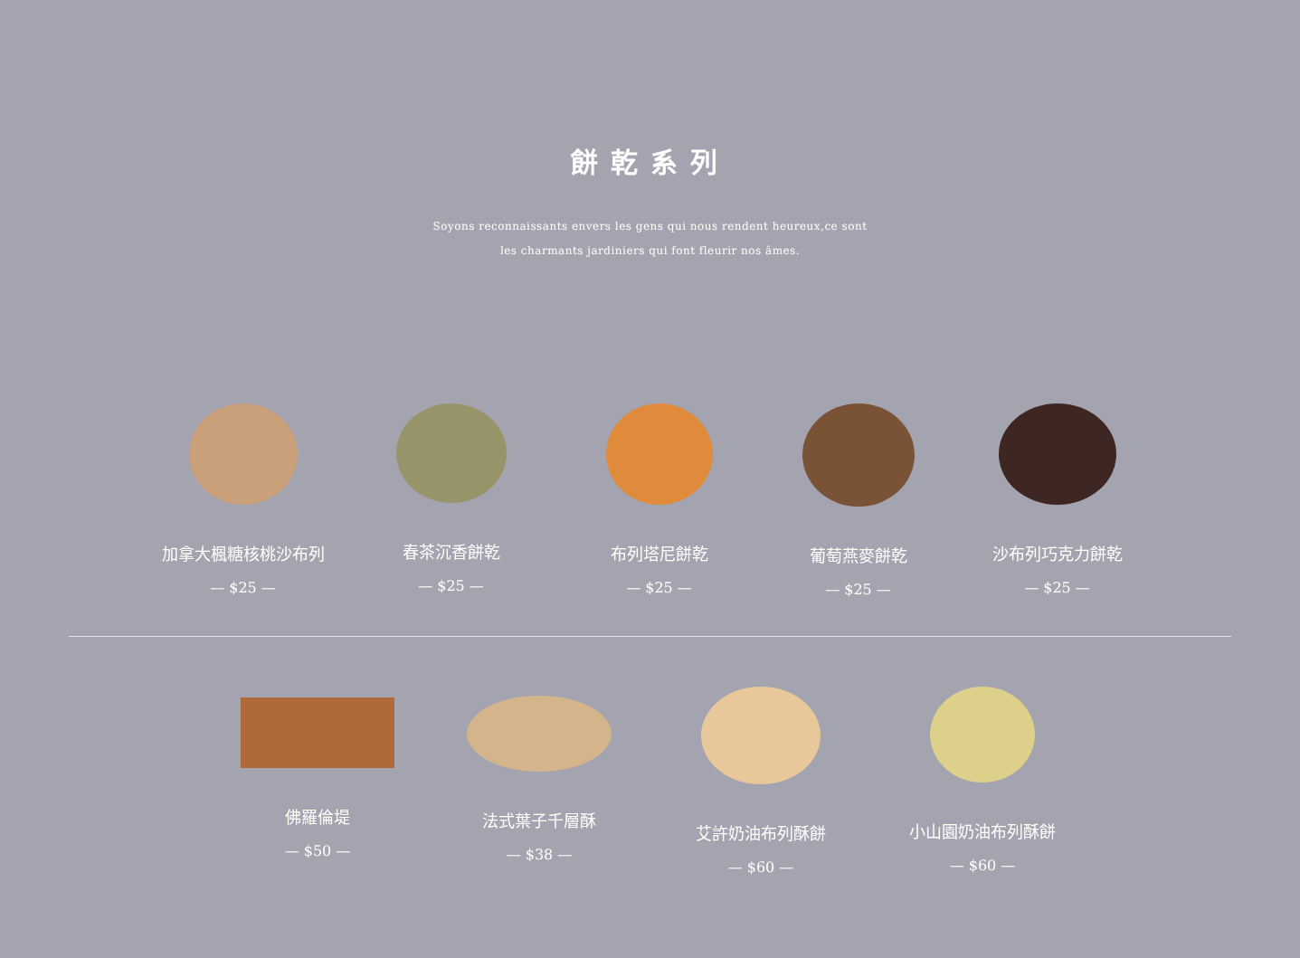餅乾系列
Soyons reconnaissants envers les gens qui nous rendent heureux,ce sont
les charmants jardiniers qui font fleurir nos âmes.
加拿大楓糖核桃沙布列
— $25 —
春茶沉香餅乾
— $25 —
布列塔尼餅乾
— $25 —
葡萄燕麥餅乾
— $25 —
沙布列巧克力餅乾
— $25 —
佛羅倫堤
— $50 —
法式葉子千層酥
— $38 —
艾許奶油布列酥餅
— $60 —
小山園奶油布列酥餅
— $60 —